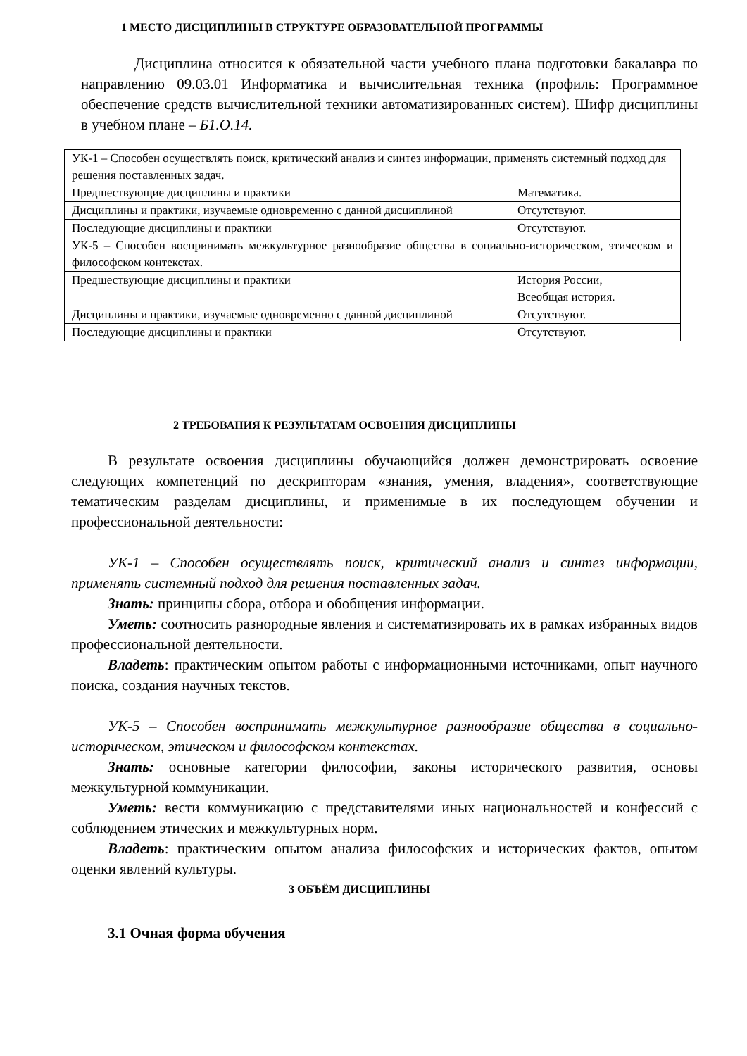1 МЕСТО ДИСЦИПЛИНЫ В СТРУКТУРЕ ОБРАЗОВАТЕЛЬНОЙ ПРОГРАММЫ
Дисциплина относится к обязательной части учебного плана подготовки бакалавра по направлению 09.03.01 Информатика и вычислительная техника (профиль: Программное обеспечение средств вычислительной техники автоматизированных систем). Шифр дисциплины в учебном плане – Б1.О.14.
| УК-1 – Способен осуществлять поиск, критический анализ и синтез информации, применять системный подход для решения поставленных задач. | |
| Предшествующие дисциплины и практики | Математика. |
| Дисциплины и практики, изучаемые одновременно с данной дисциплиной | Отсутствуют. |
| Последующие дисциплины и практики | Отсутствуют. |
| УК-5 – Способен воспринимать межкультурное разнообразие общества в социально-историческом, этическом и философском контекстах. | |
| Предшествующие дисциплины и практики | История России, Всеобщая история. |
| Дисциплины и практики, изучаемые одновременно с данной дисциплиной | Отсутствуют. |
| Последующие дисциплины и практики | Отсутствуют. |
2 ТРЕБОВАНИЯ К РЕЗУЛЬТАТАМ ОСВОЕНИЯ ДИСЦИПЛИНЫ
В результате освоения дисциплины обучающийся должен демонстрировать освоение следующих компетенций по дескрипторам «знания, умения, владения», соответствующие тематическим разделам дисциплины, и применимые в их последующем обучении и профессиональной деятельности:
УК-1 – Способен осуществлять поиск, критический анализ и синтез информации, применять системный подход для решения поставленных задач.
Знать: принципы сбора, отбора и обобщения информации.
Уметь: соотносить разнородные явления и систематизировать их в рамках избранных видов профессиональной деятельности.
Владеть: практическим опытом работы с информационными источниками, опыт научного поиска, создания научных текстов.
УК-5 – Способен воспринимать межкультурное разнообразие общества в социально-историческом, этическом и философском контекстах.
Знать: основные категории философии, законы исторического развития, основы межкультурной коммуникации.
Уметь: вести коммуникацию с представителями иных национальностей и конфессий с соблюдением этических и межкультурных норм.
Владеть: практическим опытом анализа философских и исторических фактов, опытом оценки явлений культуры.
3 ОБЪЁМ ДИСЦИПЛИНЫ
3.1 Очная форма обучения